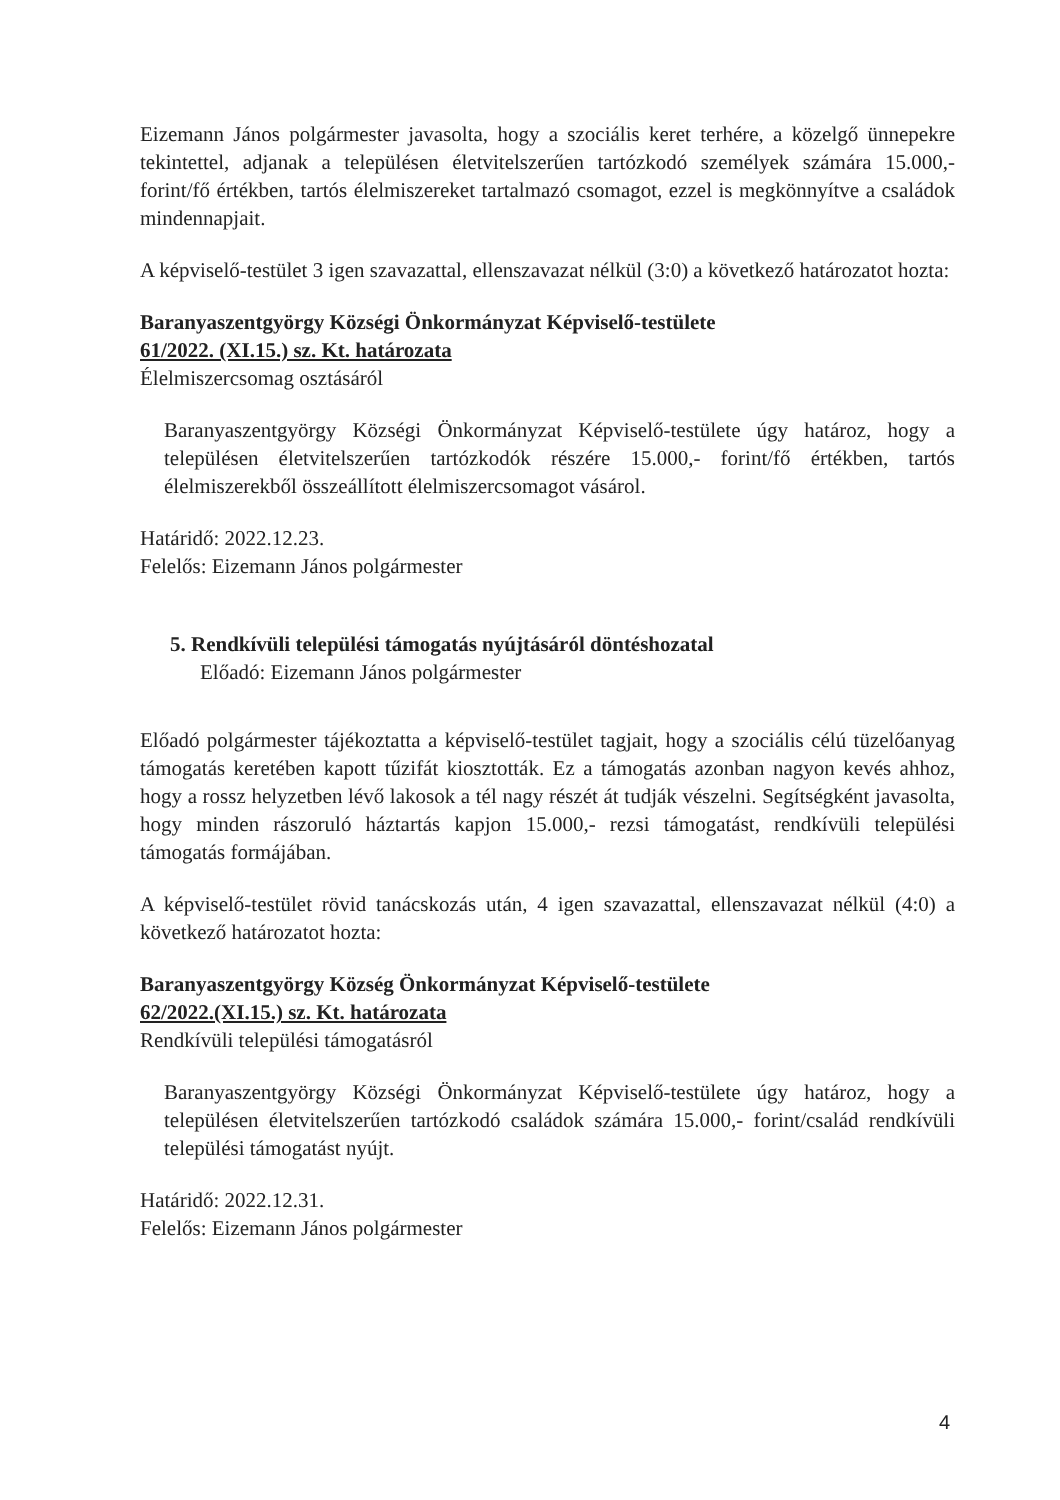Eizemann János polgármester javasolta, hogy a szociális keret terhére, a közelgő ünnepekre tekintettel, adjanak a településen életvitelszerűen tartózkodó személyek számára 15.000,- forint/fő értékben, tartós élelmiszereket tartalmazó csomagot, ezzel is megkönnyítve a családok mindennapjait.
A képviselő-testület 3 igen szavazattal, ellenszavazat nélkül (3:0) a következő határozatot hozta:
Baranyaszentgyörgy Községi Önkormányzat Képviselő-testülete
61/2022. (XI.15.) sz. Kt. határozata
Élelmiszercsomag osztásáról
Baranyaszentgyörgy Községi Önkormányzat Képviselő-testülete úgy határoz, hogy a településen életvitelszerűen tartózkodók részére 15.000,- forint/fő értékben, tartós élelmiszerekből összeállított élelmiszercsomagot vásárol.
Határidő: 2022.12.23.
Felelős: Eizemann János polgármester
5. Rendkívüli települési támogatás nyújtásáról döntéshozatal
Előadó: Eizemann János polgármester
Előadó polgármester tájékoztatta a képviselő-testület tagjait, hogy a szociális célú tüzelőanyag támogatás keretében kapott tűzifát kiosztották. Ez a támogatás azonban nagyon kevés ahhoz, hogy a rossz helyzetben lévő lakosok a tél nagy részét át tudják vészelni. Segítségként javasolta, hogy minden rászoruló háztartás kapjon 15.000,- rezsi támogatást, rendkívüli települési támogatás formájában.
A képviselő-testület rövid tanácskozás után, 4 igen szavazattal, ellenszavazat nélkül (4:0) a következő határozatot hozta:
Baranyaszentgyörgy Község Önkormányzat Képviselő-testülete
62/2022.(XI.15.) sz. Kt. határozata
Rendkívüli települési támogatásról
Baranyaszentgyörgy Községi Önkormányzat Képviselő-testülete úgy határoz, hogy a településen életvitelszerűen tartózkodó családok számára 15.000,- forint/család rendkívüli települési támogatást nyújt.
Határidő: 2022.12.31.
Felelős: Eizemann János polgármester
4